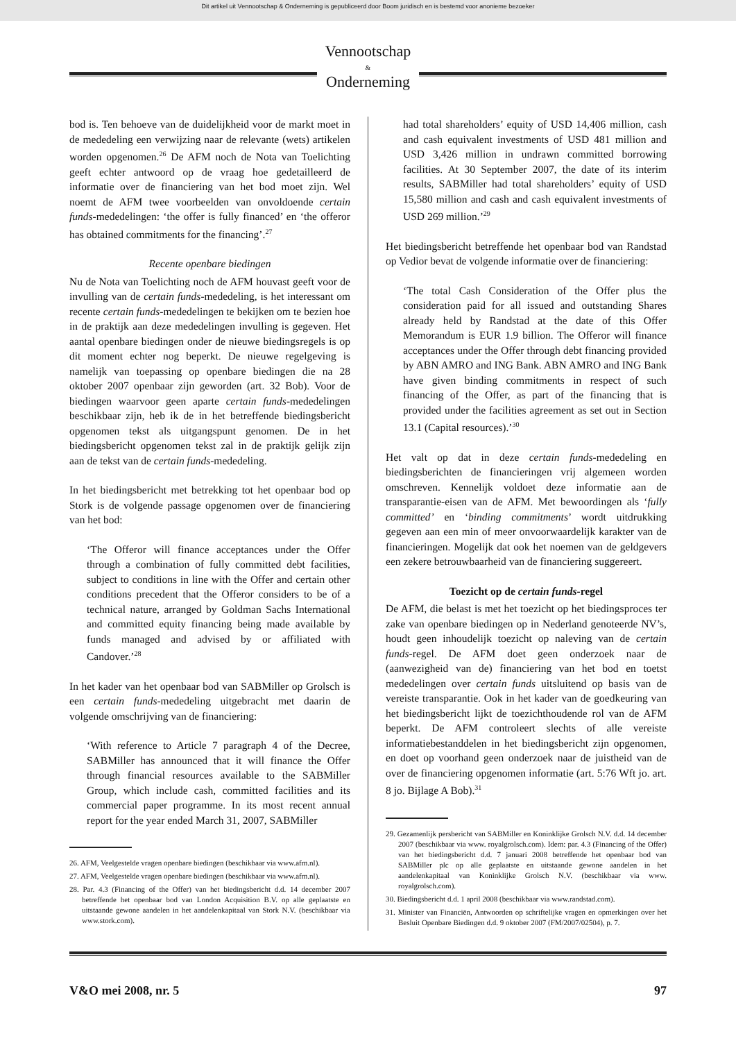Dit artikel uit Vennootschap & Onderneming is gepubliceerd door Boom juridisch en is bestemd voor anonieme bezoeker
Vennootschap
&
Onderneming
bod is. Ten behoeve van de duidelijkheid voor de markt moet in de mededeling een verwijzing naar de relevante (wets) artikelen worden opgenomen.<sup>26</sup> De AFM noch de Nota van Toelichting geeft echter antwoord op de vraag hoe gedetailleerd de informatie over de financiering van het bod moet zijn. Wel noemt de AFM twee voorbeelden van onvoldoende certain funds-mededelingen: ‘the offer is fully financed’ en ‘the offeror has obtained commitments for the financing’.<sup>27</sup>
Recente openbare biedingen
Nu de Nota van Toelichting noch de AFM houvast geeft voor de invulling van de certain funds-mededeling, is het interessant om recente certain funds-mededelingen te bekijken om te bezien hoe in de praktijk aan deze mededelingen invulling is gegeven. Het aantal openbare biedingen onder de nieuwe biedingsregels is op dit moment echter nog beperkt. De nieuwe regelgeving is namelijk van toepassing op openbare biedingen die na 28 oktober 2007 openbaar zijn geworden (art. 32 Bob). Voor de biedingen waarvoor geen aparte certain funds-mededelingen beschikbaar zijn, heb ik de in het betreffende biedingsbericht opgenomen tekst als uitgangspunt genomen. De in het biedingsbericht opgenomen tekst zal in de praktijk gelijk zijn aan de tekst van de certain funds-mededeling.
In het biedingsbericht met betrekking tot het openbaar bod op Stork is de volgende passage opgenomen over de financiering van het bod:
‘The Offeror will finance acceptances under the Offer through a combination of fully committed debt facilities, subject to conditions in line with the Offer and certain other conditions precedent that the Offeror considers to be of a technical nature, arranged by Goldman Sachs International and committed equity financing being made available by funds managed and advised by or affiliated with Candover.’<sup>28</sup>
In het kader van het openbaar bod van SABMiller op Grolsch is een certain funds-mededeling uitgebracht met daarin de volgende omschrijving van de financiering:
‘With reference to Article 7 paragraph 4 of the Decree, SABMiller has announced that it will finance the Offer through financial resources available to the SABMiller Group, which include cash, committed facilities and its commercial paper programme. In its most recent annual report for the year ended March 31, 2007, SABMiller
26. AFM, Veelgestelde vragen openbare biedingen (beschikbaar via www.afm.nl).
27. AFM, Veelgestelde vragen openbare biedingen (beschikbaar via www.afm.nl).
28. Par. 4.3 (Financing of the Offer) van het biedingsbericht d.d. 14 december 2007 betreffende het openbaar bod van London Acquisition B.V. op alle geplaatste en uitstaande gewone aandelen in het aandelenkapitaal van Stork N.V. (beschikbaar via www.stork.com).
had total shareholders’ equity of USD 14,406 million, cash and cash equivalent investments of USD 481 million and USD 3,426 million in undrawn committed borrowing facilities. At 30 September 2007, the date of its interim results, SABMiller had total shareholders’ equity of USD 15,580 million and cash and cash equivalent investments of USD 269 million.’<sup>29</sup>
Het biedingsbericht betreffende het openbaar bod van Randstad op Vedior bevat de volgende informatie over de financiering:
‘The total Cash Consideration of the Offer plus the consideration paid for all issued and outstanding Shares already held by Randstad at the date of this Offer Memorandum is EUR 1.9 billion. The Offeror will finance acceptances under the Offer through debt financing provided by ABN AMRO and ING Bank. ABN AMRO and ING Bank have given binding commitments in respect of such financing of the Offer, as part of the financing that is provided under the facilities agreement as set out in Section 13.1 (Capital resources).’<sup>30</sup>
Het valt op dat in deze certain funds-mededeling en biedingsberichten de financieringen vrij algemeen worden omschreven. Kennelijk voldoet deze informatie aan de transparantie-eisen van de AFM. Met bewoordingen als ‘fully committed’ en ‘binding commitments’ wordt uitdrukking gegeven aan een min of meer onvoorwaardelijk karakter van de financieringen. Mogelijk dat ook het noemen van de geldgevers een zekere betrouwbaarheid van de financiering suggereert.
Toezicht op de certain funds-regel
De AFM, die belast is met het toezicht op het biedingsproces ter zake van openbare biedingen op in Nederland genoteerde NV’s, houdt geen inhoudelijk toezicht op naleving van de certain funds-regel. De AFM doet geen onderzoek naar de (aanwezigheid van de) financiering van het bod en toetst mededelingen over certain funds uitsluitend op basis van de vereiste transparantie. Ook in het kader van de goedkeuring van het biedingsbericht lijkt de toezichthoudende rol van de AFM beperkt. De AFM controleert slechts of alle vereiste informatiebestanddelen in het biedingsbericht zijn opgenomen, en doet op voorhand geen onderzoek naar de juistheid van de over de financiering opgenomen informatie (art. 5:76 Wft jo. art. 8 jo. Bijlage A Bob).<sup>31</sup>
29. Gezamenlijk persbericht van SABMiller en Koninklijke Grolsch N.V. d.d. 14 december 2007 (beschikbaar via www. royalgrolsch.com). Idem: par. 4.3 (Financing of the Offer) van het biedingsbericht d.d. 7 januari 2008 betreffende het openbaar bod van SABMiller plc op alle geplaatste en uitstaande gewone aandelen in het aandelenkapitaal van Koninklijke Grolsch N.V. (beschikbaar via www. royalgrolsch.com).
30. Biedingsbericht d.d. 1 april 2008 (beschikbaar via www.randstad.com).
31. Minister van Financiën, Antwoorden op schriftelijke vragen en opmerkingen over het Besluit Openbare Biedingen d.d. 9 oktober 2007 (FM/2007/02504), p. 7.
V&O mei 2008, nr. 5 97